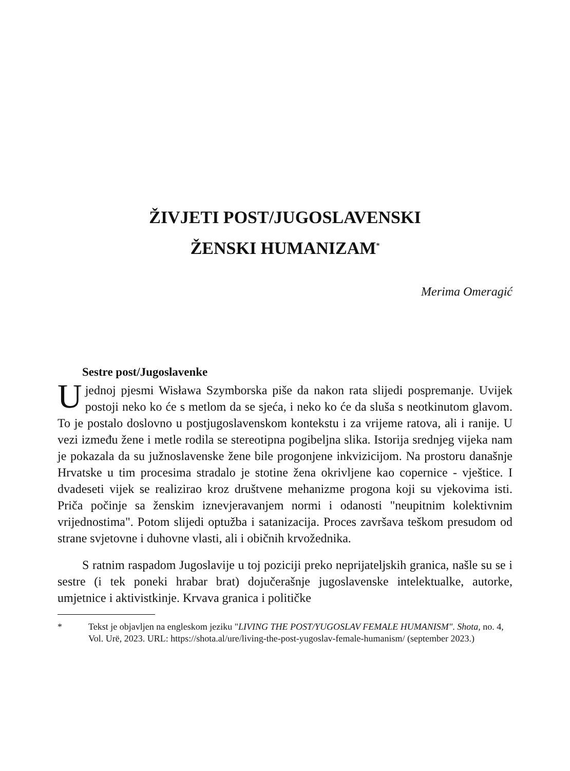ŽIVJETI POST/JUGOSLAVENSKI
ŽENSKI HUMANIZAM<sup>*</sup>
Merima Omeragić
Sestre post/Jugoslavenke
Ujednoj pjesmi Wisława Szymborska piše da nakon rata slijedi pospremanje. Uvijek postoji neko ko će s metlom da se sjeća, i neko ko će da sluša s neotkinutom glavom. To je postalo doslovno u postjugoslavenskom kontekstu i za vrijeme ratova, ali i ranije. U vezi između žene i metle rodila se stereotipna pogibeljna slika. Istorija srednjeg vijeka nam je pokazala da su južnoslavenske žene bile progonjene inkvizicijom. Na prostoru današnje Hrvatske u tim procesima stradalo je stotine žena okrivljene kao copernice - vještice. I dvadeseti vijek se realizirao kroz društvene mehanizme progona koji su vjekovima isti. Priča počinje sa ženskim iznevjeravanjem normi i odanosti "neupitnim kolektivnim vrijednostima". Potom slijedi optužba i satanizacija. Proces završava teškom presudom od strane svjetovne i duhovne vlasti, ali i običnih krvožednika.
S ratnim raspadom Jugoslavije u toj poziciji preko neprijateljskih granica, našle su se i sestre (i tek poneki hrabar brat) dojučerašnje jugoslavenske intelektualke, autorke, umjetnice i aktivistkinje. Krvava granica i političke
* Tekst je objavljen na engleskom jeziku "LIVING THE POST/YUGOSLAV FEMALE HUMANISM". Shota, no. 4, Vol. Urë, 2023. URL: https://shota.al/ure/living-the-post-yugoslav-female-humanism/ (september 2023.)